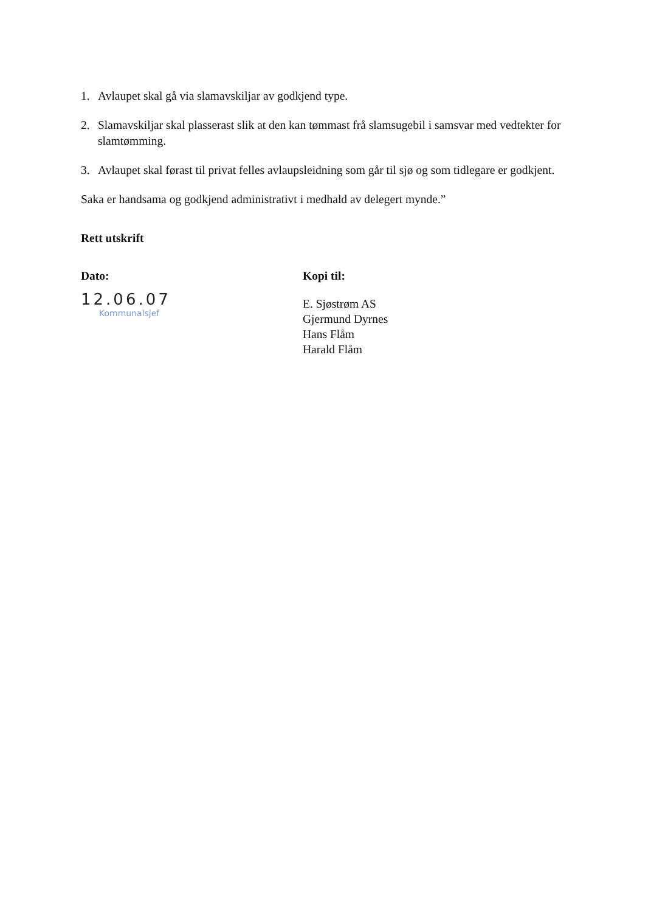1. Avlaupet skal gå via slamavskiljar av godkjend type.
2. Slamavskiljar skal plasserast slik at den kan tømmast frå slamsugebil i samsvar med vedtekter for slamtømming.
3. Avlaupet skal førast til privat felles avlaupsleidning som går til sjø og som tidlegare er godkjent.
Saka er handsama og godkjend administrativt i medhald av delegert mynde.”
Rett utskrift
Dato:
12.06.07
Kommunalsjef
Kopi til:
E. Sjøstrøm AS
Gjermund Dyrnes
Hans Flåm
Harald Flåm